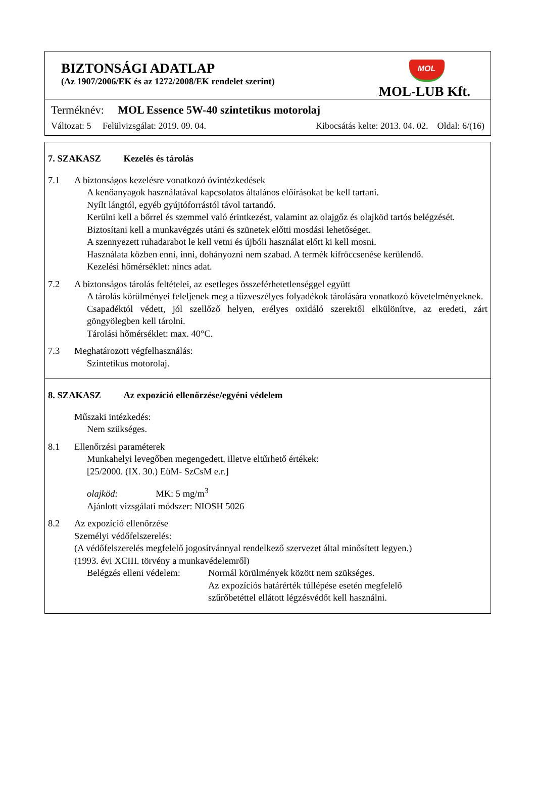BIZTONSÁGI ADATLAP
(Az 1907/2006/EK és az 1272/2008/EK rendelet szerint)
MOL
MOL-LUB Kft.
Terméknév: MOL Essence 5W-40 szintetikus motorolaj
Változat: 5 Felülvizsgálat: 2019. 09. 04. Kibocsátás kelte: 2013. 04. 02. Oldal: 6/(16)
7. SZAKASZ Kezelés és tárolás
7.1 A biztonságos kezelésre vonatkozó óvintézkedések
A kenőanyagok használatával kapcsolatos általános előírásokat be kell tartani.
Nyílt lángtól, egyéb gyújtóforrástól távol tartandó.
Kerülni kell a bőrrel és szemmel való érintkezést, valamint az olajgőz és olajköd tartós belégzését.
Biztosítani kell a munkavégzés utáni és szünetek előtti mosdási lehetőséget.
A szennyezett ruhadarabot le kell vetni és újbóli használat előtt ki kell mosni.
Használata közben enni, inni, dohányozni nem szabad. A termék kifröccsenése kerülendő.
Kezelési hőmérséklet: nincs adat.
7.2 A biztonságos tárolás feltételei, az esetleges összeférhetetlenséggel együtt
A tárolás körülményei feleljenek meg a tűzveszélyes folyadékok tárolására vonatkozó követelményeknek.
Csapadéktól védett, jól szellőző helyen, erélyes oxidáló szerektől elkülönítve, az eredeti, zárt göngyölegben kell tárolni.
Tárolási hőmérséklet: max. 40°C.
7.3 Meghatározott végfelhasználás:
Szintetikus motorolaj.
8. SZAKASZ Az expozíció ellenőrzése/egyéni védelem
Műszaki intézkedés:
Nem szükséges.
8.1 Ellenőrzési paraméterek
Munkahelyi levegőben megengedett, illetve eltűrhető értékek:
[25/2000. (IX. 30.) EüM- SzCsM e.r.]
olajköd: MK: 5 mg/m<sup>3</sup>
Ajánlott vizsgálati módszer: NIOSH 5026
8.2 Az expozíció ellenőrzése
Személyi védőfelszerelés:
(A védőfelszerelés megfelelő jogosítvánnyal rendelkező szervezet által minősített legyen.)
(1993. évi XCIII. törvény a munkavédelemről)
Belégzés elleni védelem:
Normál körülmények között nem szükséges.
Az expozíciós határérték túllépése esetén megfelelő
szűrőbetéttel ellátott légzésvédőt kell használni.